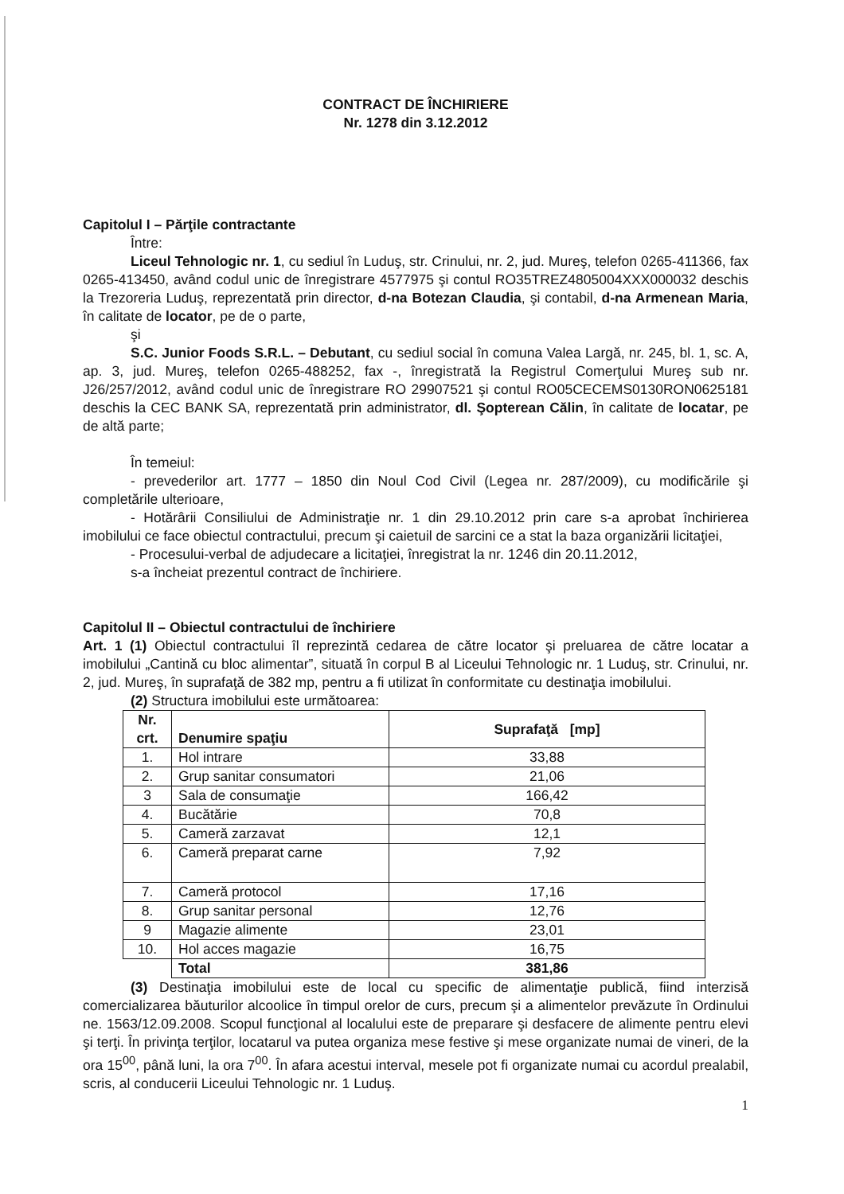CONTRACT DE ÎNCHIRIERE
Nr. 1278 din 3.12.2012
Capitolul I – Părţile contractante
Între:
Liceul Tehnologic nr. 1, cu sediul în Luduş, str. Crinului, nr. 2, jud. Mureş, telefon 0265-411366, fax 0265-413450, având codul unic de înregistrare 4577975 şi contul RO35TREZ4805004XXX000032 deschis la Trezoreria Luduş, reprezentată prin director, d-na Botezan Claudia, şi contabil, d-na Armenean Maria, în calitate de locator, pe de o parte,
şi
S.C. Junior Foods S.R.L. – Debutant, cu sediul social în comuna Valea Largă, nr. 245, bl. 1, sc. A, ap. 3, jud. Mureş, telefon 0265-488252, fax -, înregistrată la Registrul Comerţului Mureş sub nr. J26/257/2012, având codul unic de înregistrare RO 29907521 şi contul RO05CECEMS0130RON0625181 deschis la CEC BANK SA, reprezentată prin administrator, dl. Şopterean Călin, în calitate de locatar, pe de altă parte;
În temeiul:
- prevederilor art. 1777 – 1850 din Noul Cod Civil (Legea nr. 287/2009), cu modificările şi completările ulterioare,
- Hotărârii Consiliului de Administraţie nr. 1 din 29.10.2012 prin care s-a aprobat închirierea imobilului ce face obiectul contractului, precum şi caietuil de sarcini ce a stat la baza organizării licitaţiei,
- Procesului-verbal de adjudecare a licitaţiei, înregistrat la nr. 1246 din 20.11.2012,
s-a încheiat prezentul contract de închiriere.
Capitolul II – Obiectul contractului de închiriere
Art. 1 (1) Obiectul contractului îl reprezintă cedarea de către locator şi preluarea de către locatar a imobilului „Cantină cu bloc alimentar”, situată în corpul B al Liceului Tehnologic nr. 1 Luduş, str. Crinului, nr. 2, jud. Mureş, în suprafaţă de 382 mp, pentru a fi utilizat în conformitate cu destinaţia imobilului.
(2) Structura imobilului este următoarea:
| Nr. crt. | Denumire spaţiu | Suprafaţă [mp] |
| --- | --- | --- |
| 1. | Hol intrare | 33,88 |
| 2. | Grup sanitar consumatori | 21,06 |
| 3 | Sala de consumaţie | 166,42 |
| 4. | Bucătărie | 70,8 |
| 5. | Cameră zarzavat | 12,1 |
| 6. | Cameră preparat carne | 7,92 |
| 7. | Cameră protocol | 17,16 |
| 8. | Grup sanitar personal | 12,76 |
| 9 | Magazie alimente | 23,01 |
| 10. | Hol acces magazie | 16,75 |
| | Total | 381,86 |
(3) Destinaţia imobilului este de local cu specific de alimentaţie publică, fiind interzisă comercializarea băuturilor alcoolice în timpul orelor de curs, precum şi a alimentelor prevăzute în Ordinului ne. 1563/12.09.2008. Scopul funcţional al localului este de preparare şi desfacere de alimente pentru elevi şi terţi. În privinţa terţilor, locatarul va putea organiza mese festive şi mese organizate numai de vineri, de la ora 15<sup>00</sup>, până luni, la ora 7<sup>00</sup>. În afara acestui interval, mesele pot fi organizate numai cu acordul prealabil, scris, al conducerii Liceului Tehnologic nr. 1 Luduş.
1